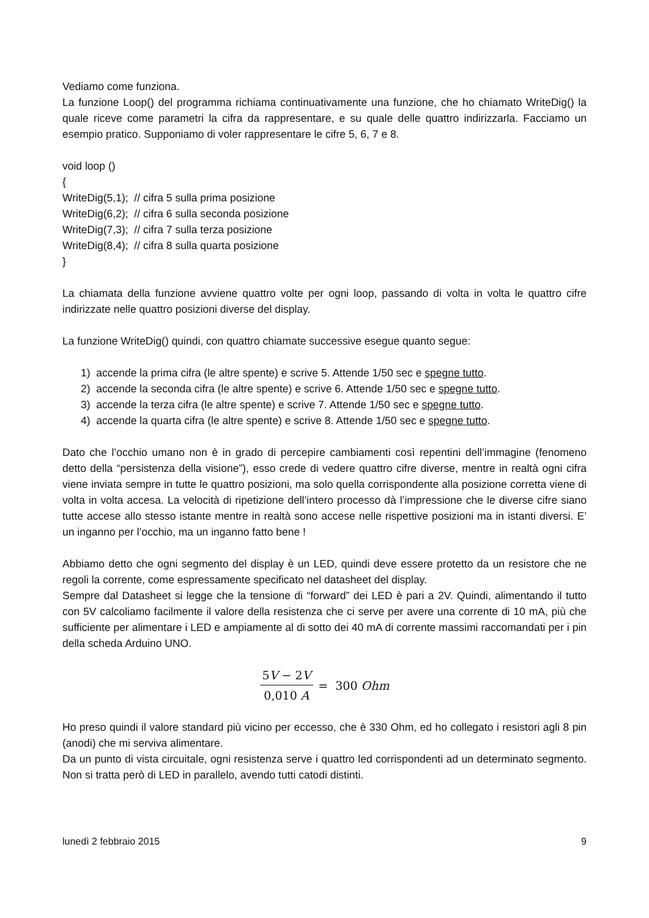Vediamo come funziona.
La funzione Loop() del programma richiama continuativamente una funzione, che ho chiamato WriteDig() la quale riceve come parametri la cifra da rappresentare, e su quale delle quattro indirizzarla. Facciamo un esempio pratico. Supponiamo di voler rappresentare le cifre 5, 6, 7 e 8.
void loop ()
{
WriteDig(5,1); // cifra 5 sulla prima posizione
WriteDig(6,2); // cifra 6 sulla seconda posizione
WriteDig(7,3); // cifra 7 sulla terza posizione
WriteDig(8,4); // cifra 8 sulla quarta posizione
}
La chiamata della funzione avviene quattro volte per ogni loop, passando di volta in volta le quattro cifre indirizzate nelle quattro posizioni diverse del display.
La funzione WriteDig() quindi, con quattro chiamate successive esegue quanto segue:
1) accende la prima cifra (le altre spente) e scrive 5. Attende 1/50 sec e spegne tutto.
2) accende la seconda cifra (le altre spente) e scrive 6. Attende 1/50 sec e spegne tutto.
3) accende la terza cifra (le altre spente) e scrive 7. Attende 1/50 sec e spegne tutto.
4) accende la quarta cifra (le altre spente) e scrive 8. Attende 1/50 sec e spegne tutto.
Dato che l’occhio umano non è in grado di percepire cambiamenti così repentini dell’immagine (fenomeno detto della “persistenza della visione”), esso crede di vedere quattro cifre diverse, mentre in realtà ogni cifra viene inviata sempre in tutte le quattro posizioni, ma solo quella corrispondente alla posizione corretta viene di volta in volta accesa. La velocità di ripetizione dell’intero processo dà l’impressione che le diverse cifre siano tutte accese allo stesso istante mentre in realtà sono accese nelle rispettive posizioni ma in istanti diversi. E’ un inganno per l’occhio, ma un inganno fatto bene !
Abbiamo detto che ogni segmento del display è un LED, quindi deve essere protetto da un resistore che ne regoli la corrente, come espressamente specificato nel datasheet del display.
Sempre dal Datasheet si legge che la tensione di “forward” dei LED è pari a 2V. Quindi, alimentando il tutto con 5V calcoliamo facilmente il valore della resistenza che ci serve per avere una corrente di 10 mA, più che sufficiente per alimentare i LED e ampiamente al di sotto dei 40 mA di corrente massimi raccomandati per i pin della scheda Arduino UNO.
5V − 2V 0,010 A = 300 Ohm
Ho preso quindi il valore standard più vicino per eccesso, che è 330 Ohm, ed ho collegato i resistori agli 8 pin (anodi) che mi serviva alimentare.
Da un punto di vista circuitale, ogni resistenza serve i quattro led corrispondenti ad un determinato segmento. Non si tratta però di LED in parallelo, avendo tutti catodi distinti.
lunedì 2 febbraio 2015 9